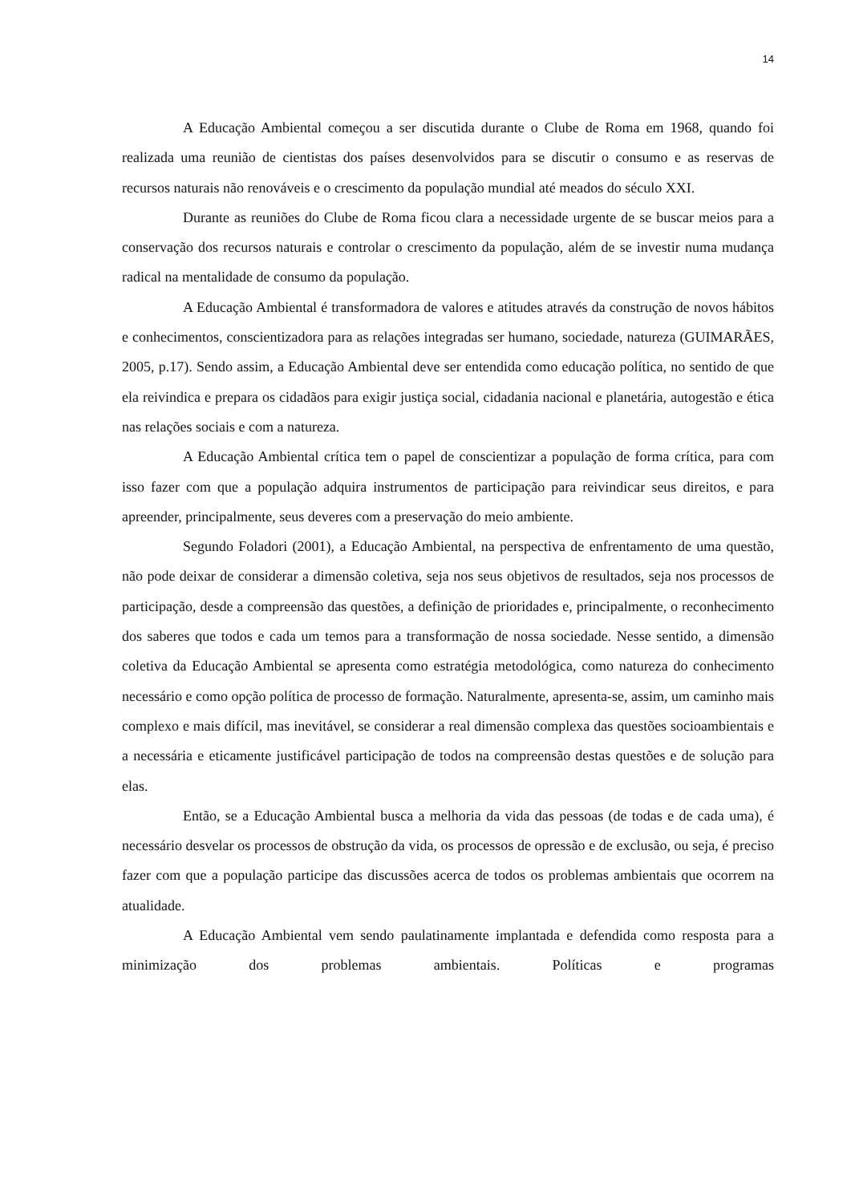14
A Educação Ambiental começou a ser discutida durante o Clube de Roma em 1968, quando foi realizada uma reunião de cientistas dos países desenvolvidos para se discutir o consumo e as reservas de recursos naturais não renováveis e o crescimento da população mundial até meados do século XXI.
Durante as reuniões do Clube de Roma ficou clara a necessidade urgente de se buscar meios para a conservação dos recursos naturais e controlar o crescimento da população, além de se investir numa mudança radical na mentalidade de consumo da população.
A Educação Ambiental é transformadora de valores e atitudes através da construção de novos hábitos e conhecimentos, conscientizadora para as relações integradas ser humano, sociedade, natureza (GUIMARÃES, 2005, p.17). Sendo assim, a Educação Ambiental deve ser entendida como educação política, no sentido de que ela reivindica e prepara os cidadãos para exigir justiça social, cidadania nacional e planetária, autogestão e ética nas relações sociais e com a natureza.
A Educação Ambiental crítica tem o papel de conscientizar a população de forma crítica, para com isso fazer com que a população adquira instrumentos de participação para reivindicar seus direitos, e para apreender, principalmente, seus deveres com a preservação do meio ambiente.
Segundo Foladori (2001), a Educação Ambiental, na perspectiva de enfrentamento de uma questão, não pode deixar de considerar a dimensão coletiva, seja nos seus objetivos de resultados, seja nos processos de participação, desde a compreensão das questões, a definição de prioridades e, principalmente, o reconhecimento dos saberes que todos e cada um temos para a transformação de nossa sociedade. Nesse sentido, a dimensão coletiva da Educação Ambiental se apresenta como estratégia metodológica, como natureza do conhecimento necessário e como opção política de processo de formação. Naturalmente, apresenta-se, assim, um caminho mais complexo e mais difícil, mas inevitável, se considerar a real dimensão complexa das questões socioambientais e a necessária e eticamente justificável participação de todos na compreensão destas questões e de solução para elas.
Então, se a Educação Ambiental busca a melhoria da vida das pessoas (de todas e de cada uma), é necessário desvelar os processos de obstrução da vida, os processos de opressão e de exclusão, ou seja, é preciso fazer com que a população participe das discussões acerca de todos os problemas ambientais que ocorrem na atualidade.
A Educação Ambiental vem sendo paulatinamente implantada e defendida como resposta para a minimização dos problemas ambientais. Políticas e programas